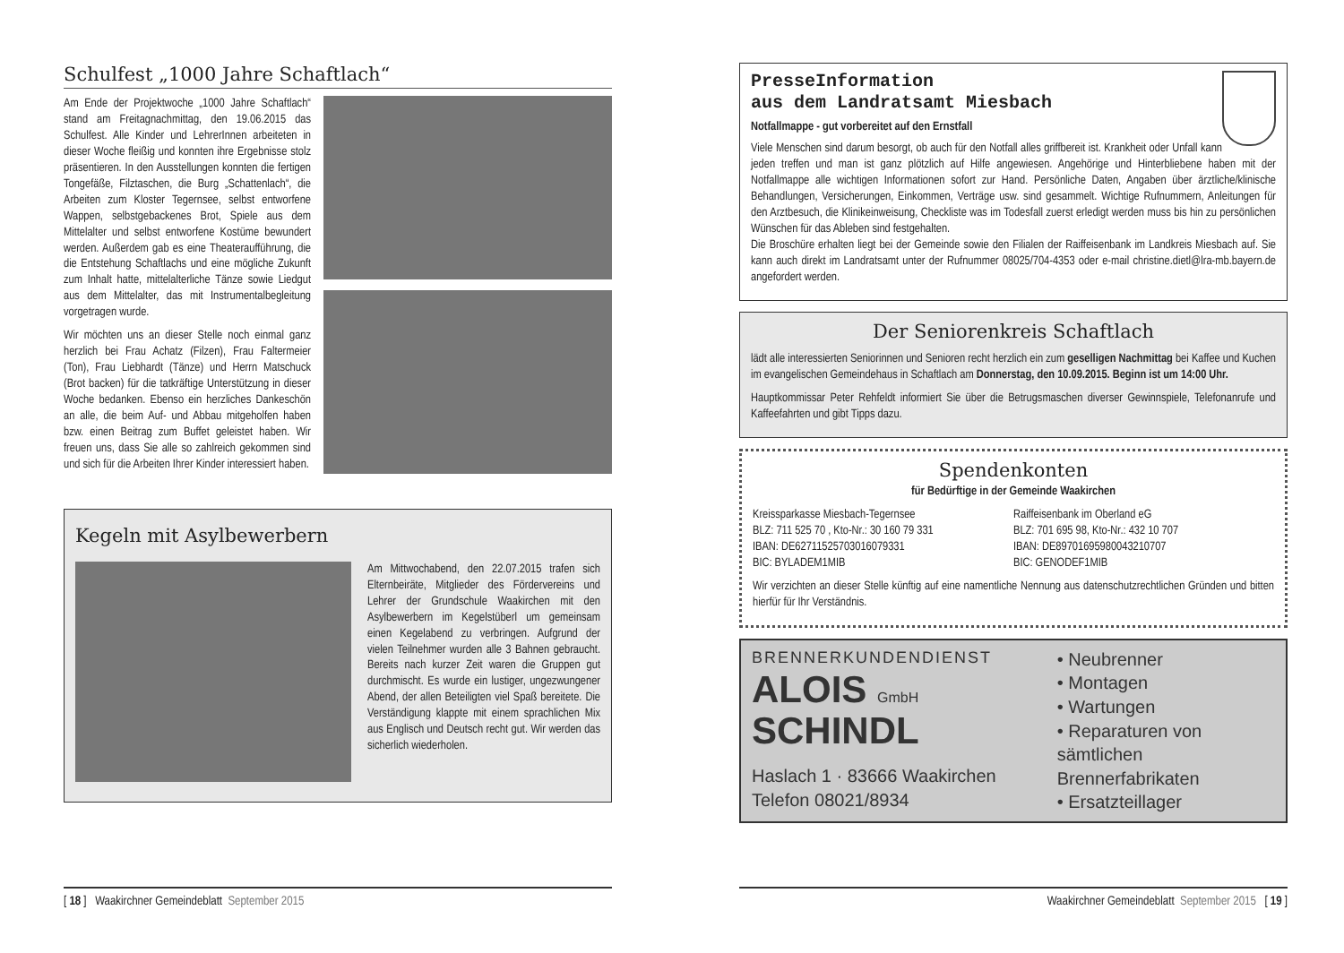Schulfest „1000 Jahre Schaftlach“
Am Ende der Projektwoche „1000 Jahre Schaftlach“ stand am Freitagnachmittag, den 19.06.2015 das Schulfest. Alle Kinder und LehrerInnen arbeiteten in dieser Woche fleißig und konnten ihre Ergebnisse stolz präsentieren. In den Ausstellungen konnten die fertigen Tongefäße, Filztaschen, die Burg „Schattenlach“, die Arbeiten zum Kloster Tegernsee, selbst entworfene Wappen, selbstgebackenes Brot, Spiele aus dem Mittelalter und selbst entworfene Kostüme bewundert werden. Außerdem gab es eine Theateraufführung, die die Entstehung Schaftlachs und eine mögliche Zukunft zum Inhalt hatte, mittelalterliche Tänze sowie Liedgut aus dem Mittelalter, das mit Instrumentalbegleitung vorgetragen wurde.
Wir möchten uns an dieser Stelle noch einmal ganz herzlich bei Frau Achatz (Filzen), Frau Faltermeier (Ton), Frau Liebhardt (Tänze) und Herrn Matschuck (Brot backen) für die tatkräftige Unterstützung in dieser Woche bedanken. Ebenso ein herzliches Dankeschön an alle, die beim Auf- und Abbau mitgeholfen haben bzw. einen Beitrag zum Buffet geleistet haben. Wir freuen uns, dass Sie alle so zahlreich gekommen sind und sich für die Arbeiten Ihrer Kinder interessiert haben.
Kegeln mit Asylbewerbern
Am Mittwochabend, den 22.07.2015 trafen sich Elternbeiräte, Mitglieder des Fördervereins und Lehrer der Grundschule Waakirchen mit den Asylbewerbern im Kegelstüberl um gemeinsam einen Kegelabend zu verbringen. Aufgrund der vielen Teilnehmer wurden alle 3 Bahnen gebraucht. Bereits nach kurzer Zeit waren die Gruppen gut durchmischt. Es wurde ein lustiger, ungezwungener Abend, der allen Beteiligten viel Spaß bereitete. Die Verständigung klappte mit einem sprachlichen Mix aus Englisch und Deutsch recht gut. Wir werden das sicherlich wiederholen.
[ 18 ] Waakirchner Gemeindeblatt September 2015
PresseInformation
aus dem Landratsamt Miesbach
Notfallmappe - gut vorbereitet auf den Ernstfall
Viele Menschen sind darum besorgt, ob auch für den Notfall alles griffbereit ist. Krankheit oder Unfall kann jeden treffen und man ist ganz plötzlich auf Hilfe angewiesen. Angehörige und Hinterbliebene haben mit der Notfallmappe alle wichtigen Informationen sofort zur Hand. Persönliche Daten, Angaben über ärztliche/klinische Behandlungen, Versicherungen, Einkommen, Verträge usw. sind gesammelt. Wichtige Rufnummern, Anleitungen für den Arztbesuch, die Klinikeinweisung, Checkliste was im Todesfall zuerst erledigt werden muss bis hin zu persönlichen Wünschen für das Ableben sind festgehalten.
Die Broschüre erhalten liegt bei der Gemeinde sowie den Filialen der Raiffeisenbank im Landkreis Miesbach auf. Sie kann auch direkt im Landratsamt unter der Rufnummer 08025/704-4353 oder e-mail christine.dietl@lra-mb.bayern.de angefordert werden.
Der Seniorenkreis Schaftlach
lädt alle interessierten Seniorinnen und Senioren recht herzlich ein zum geselligen Nachmittag bei Kaffee und Kuchen im evangelischen Gemeindehaus in Schaftlach am Donnerstag, den 10.09.2015. Beginn ist um 14:00 Uhr.
Hauptkommissar Peter Rehfeldt informiert Sie über die Betrugsmaschen diverser Gewinnspiele, Telefonanrufe und Kaffeefahrten und gibt Tipps dazu.
Spendenkonten
für Bedürftige in der Gemeinde Waakirchen
Kreissparkasse Miesbach-Tegernsee
BLZ: 711 525 70 , Kto-Nr.: 30 160 79 331
IBAN: DE62711525703016079331
BIC: BYLADEM1MIB
Raiffeisenbank im Oberland eG
BLZ: 701 695 98, Kto-Nr.: 432 10 707
IBAN: DE89701695980043210707
BIC: GENODEF1MIB
Wir verzichten an dieser Stelle künftig auf eine namentliche Nennung aus datenschutzrechtlichen Gründen und bitten hierfür für Ihr Verständnis.
BRENNERKUNDENDIENST
ALOIS GmbH
SCHINDL
Haslach 1 · 83666 Waakirchen
Telefon 08021/8934
• Neubrenner
• Montagen
• Wartungen
• Reparaturen von sämtlichen Brennerfabrikaten
• Ersatzteillager
Waakirchner Gemeindeblatt September 2015 [ 19 ]